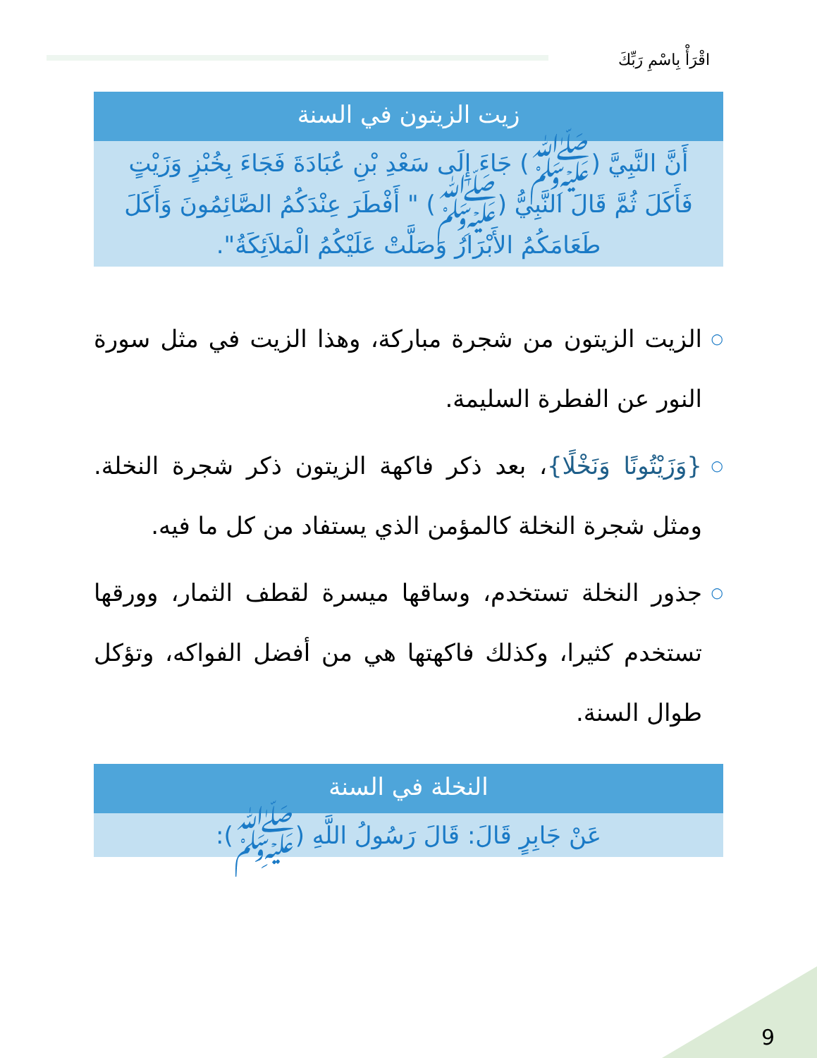اقْرَأْ بِاسْمِ رَبِّكَ
زيت الزيتون في السنة
أَنَّ النَّبِيَّ (ﷺ) جَاءَ إِلَى سَعْدِ بْنِ عُبَادَةَ فَجَاءَ بِخُبْزٍ وَزَيْتٍ فَأَكَلَ ثُمَّ قَالَ النَّبِيُّ (ﷺ) " أَفْطَرَ عِنْدَكُمُ الصَّائِمُونَ وَأَكَلَ طَعَامَكُمُ الأَبْرَارُ وَصَلَّتْ عَلَيْكُمُ الْمَلاَئِكَةُ".
○ الزيت الزيتون من شجرة مباركة، وهذا الزيت في مثل سورة النور عن الفطرة السليمة.
○ {وَزَيْتُونًا وَنَخْلًا}، بعد ذكر فاكهة الزيتون ذكر شجرة النخلة. ومثل شجرة النخلة كالمؤمن الذي يستفاد من كل ما فيه.
○ جذور النخلة تستخدم، وساقها ميسرة لقطف الثمار، وورقها تستخدم كثيرا، وكذلك فاكهتها هي من أفضل الفواكه، وتؤكل طوال السنة.
النخلة في السنة
عَنْ جَابِرٍ قَالَ: قَالَ رَسُولُ اللَّهِ (ﷺ):
9